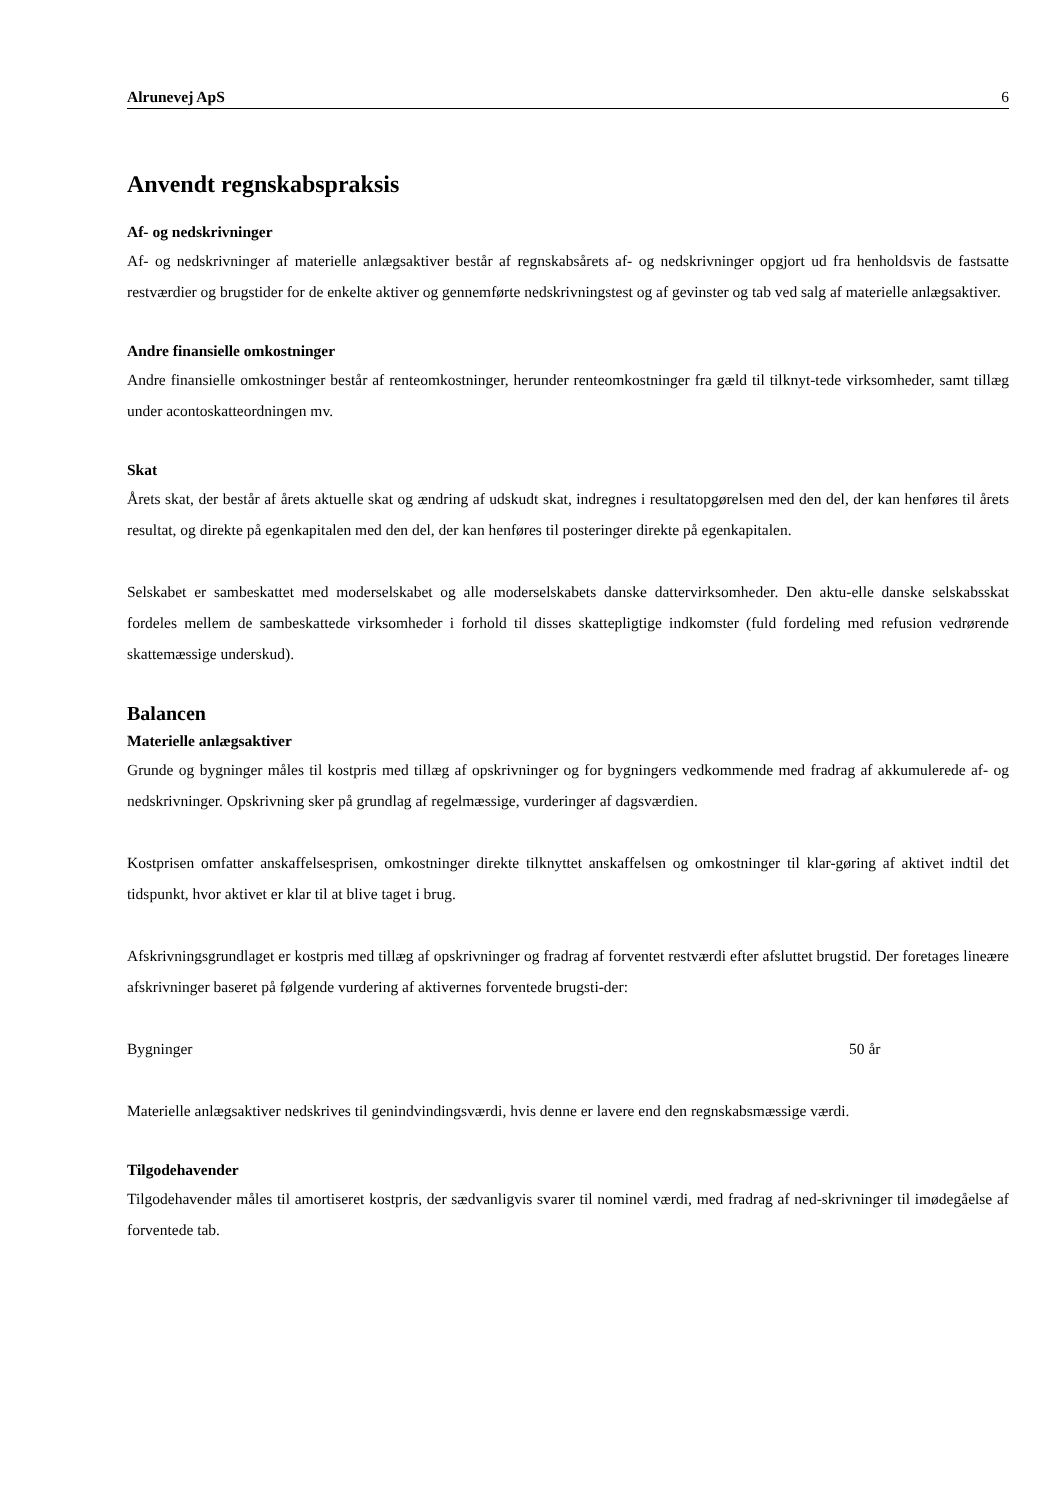Alrunevej ApS 6
Anvendt regnskabspraksis
Af- og nedskrivninger
Af- og nedskrivninger af materielle anlægsaktiver består af regnskabsårets af- og nedskrivninger opgjort ud fra henholdsvis de fastsatte restværdier og brugstider for de enkelte aktiver og gennemførte nedskrivningstest og af gevinster og tab ved salg af materielle anlægsaktiver.
Andre finansielle omkostninger
Andre finansielle omkostninger består af renteomkostninger, herunder renteomkostninger fra gæld til tilknyt-tede virksomheder, samt tillæg under acontoskatteordningen mv.
Skat
Årets skat, der består af årets aktuelle skat og ændring af udskudt skat, indregnes i resultatopgørelsen med den del, der kan henføres til årets resultat, og direkte på egenkapitalen med den del, der kan henføres til posteringer direkte på egenkapitalen.
Selskabet er sambeskattet med moderselskabet og alle moderselskabets danske dattervirksomheder. Den aktu-elle danske selskabsskat fordeles mellem de sambeskattede virksomheder i forhold til disses skattepligtige indkomster (fuld fordeling med refusion vedrørende skattemæssige underskud).
Balancen
Materielle anlægsaktiver
Grunde og bygninger måles til kostpris med tillæg af opskrivninger og for bygningers vedkommende med fradrag af akkumulerede af- og nedskrivninger. Opskrivning sker på grundlag af regelmæssige, vurderinger af dagsværdien.
Kostprisen omfatter anskaffelsesprisen, omkostninger direkte tilknyttet anskaffelsen og omkostninger til klar-gøring af aktivet indtil det tidspunkt, hvor aktivet er klar til at blive taget i brug.
Afskrivningsgrundlaget er kostpris med tillæg af opskrivninger og fradrag af forventet restværdi efter afsluttet brugstid. Der foretages lineære afskrivninger baseret på følgende vurdering af aktivernes forventede brugsti-der:
Bygninger 50 år
Materielle anlægsaktiver nedskrives til genindvindingsværdi, hvis denne er lavere end den regnskabsmæssige værdi.
Tilgodehavender
Tilgodehavender måles til amortiseret kostpris, der sædvanligvis svarer til nominel værdi, med fradrag af ned-skrivninger til imødegåelse af forventede tab.